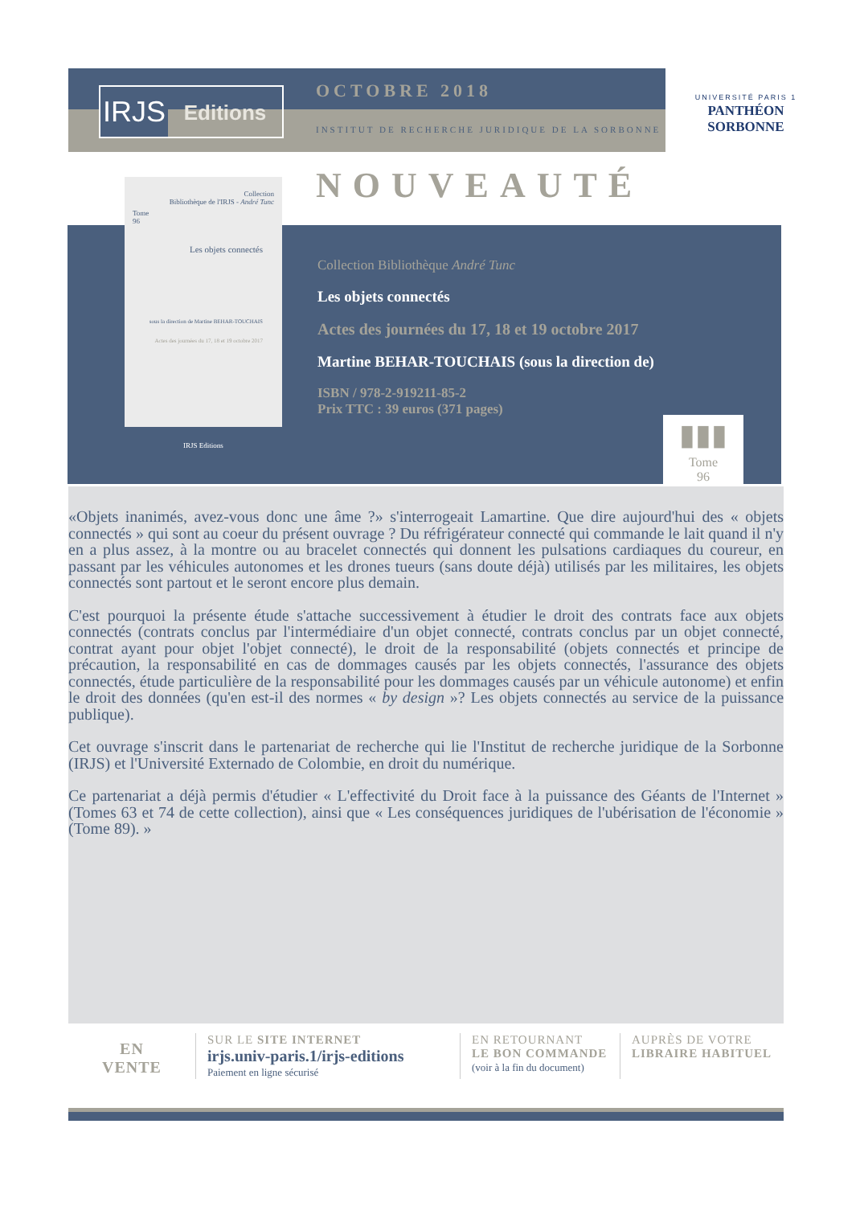IRJS
Editions
OCTOBRE 2018
INSTITUT DE RECHERCHE JURIDIQUE DE LA SORBONNE
UNIVERSITÉ PARIS 1
PANTHÉON SORBONNE
NOUVEAUTÉ
Collection
Bibliothèque de l'IRJS - André Tunc
Tome
96
Les objets connectés
sous la direction de Martine BEHAR-TOUCHAIS
Actes des journées du 17, 18 et 19 octobre 2017
IRJS Editions
Collection Bibliothèque André Tunc
Les objets connectés
Actes des journées du 17, 18 et 19 octobre 2017
Martine BEHAR-TOUCHAIS (sous la direction de)
ISBN / 978-2-919211-85-2
Prix TTC : 39 euros (371 pages)
▮▮▮
Tome
96
«Objets inanimés, avez-vous donc une âme ?» s'interrogeait Lamartine. Que dire aujourd'hui des « objets connectés » qui sont au coeur du présent ouvrage ? Du réfrigérateur connecté qui commande le lait quand il n'y en a plus assez, à la montre ou au bracelet connectés qui donnent les pulsations cardiaques du coureur, en passant par les véhicules autonomes et les drones tueurs (sans doute déjà) utilisés par les militaires, les objets connectés sont partout et le seront encore plus demain.
C'est pourquoi la présente étude s'attache successivement à étudier le droit des contrats face aux objets connectés (contrats conclus par l'intermédiaire d'un objet connecté, contrats conclus par un objet connecté, contrat ayant pour objet l'objet connecté), le droit de la responsabilité (objets connectés et principe de précaution, la responsabilité en cas de dommages causés par les objets connectés, l'assurance des objets connectés, étude particulière de la responsabilité pour les dommages causés par un véhicule autonome) et enfin le droit des données (qu'en est-il des normes « by design »? Les objets connectés au service de la puissance publique).
Cet ouvrage s'inscrit dans le partenariat de recherche qui lie l'Institut de recherche juridique de la Sorbonne (IRJS) et l'Université Externado de Colombie, en droit du numérique.
Ce partenariat a déjà permis d'étudier « L'effectivité du Droit face à la puissance des Géants de l'Internet » (Tomes 63 et 74 de cette collection), ainsi que « Les conséquences juridiques de l'ubérisation de l'économie » (Tome 89). »
EN
VENTE
SUR LE SITE INTERNET
irjs.univ-paris.1/irjs-editions
Paiement en ligne sécurisé
EN RETOURNANT
LE BON COMMANDE
(voir à la fin du document)
AUPRÈS DE VOTRE
LIBRAIRE HABITUEL